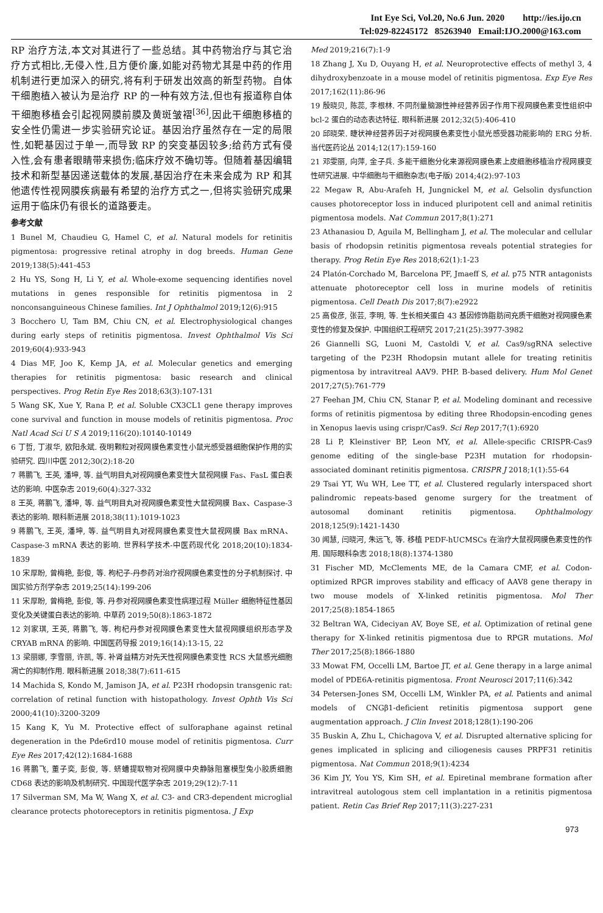Int Eye Sci, Vol.20, No.6 Jun. 2020 http://ies.ijo.cn
Tel:029-82245172 85263940 Email:IJO.2000@163.com
RP 治疗方法,本文对其进行了一些总结。其中药物治疗与其它治疗方式相比,无侵入性,且方便价廉,如能对药物尤其是中药的作用机制进行更加深入的研究,将有利于研发出效高的新型药物。自体干细胞植入被认为是治疗 RP 的一种有效方法,但也有报道称自体干细胞移植会引起视网膜前膜及黄斑皱褶<sup>[36]</sup>,因此干细胞移植的安全性仍需进一步实验研究论证。基因治疗虽然存在一定的局限性,如靶基因过于单一,而导致 RP 的突变基因较多;给药方式有侵入性,会有患者眼睛带来损伤;临床疗效不确切等。但随着基因编辑技术和新型基因递送载体的发展,基因治疗在未来会成为 RP 和其他遗传性视网膜疾病最有希望的治疗方式之一,但将实验研究成果运用于临床仍有很长的道路要走。
参考文献
1 Bunel M, Chaudieu G, Hamel C, et al. Natural models for retinitis pigmentosa: progressive retinal atrophy in dog breeds. Human Gene 2019;138(5):441-453
2 Hu YS, Song H, Li Y, et al. Whole-exome sequencing identifies novel mutations in genes responsible for retinitis pigmentosa in 2 nonconsanguineous Chinese families. Int J Ophthalmol 2019;12(6):915
3 Bocchero U, Tam BM, Chiu CN, et al. Electrophysiological changes during early steps of retinitis pigmentosa. Invest Ophthalmol Vis Sci 2019;60(4):933-943
4 Dias MF, Joo K, Kemp JA, et al. Molecular genetics and emerging therapies for retinitis pigmentosa: basic research and clinical perspectives. Prog Retin Eye Res 2018;63(3):107-131
5 Wang SK, Xue Y, Rana P, et al. Soluble CX3CL1 gene therapy improves cone survival and function in mouse models of retinitis pigmentosa. Proc Natl Acad Sci U S A 2019;116(20):10140-10149
6 丁哲, 丁淑华, 欧阳永斌. 夜明颗粒对视网膜色素变性小鼠光感受器细胞保护作用的实验研究. 四川中医 2012;30(2):18-20
7 蒋鹏飞, 王英, 潘坤, 等. 益气明目丸对视网膜色素变性大鼠视网膜 Fas、FasL 蛋白表达的影响. 中医杂志 2019;60(4):327-332
8 王英, 蒋鹏飞, 潘坤, 等. 益气明目丸对视网膜色素变性大鼠视网膜 Bax、Caspase-3 表达的影响. 眼科新进展 2018;38(11):1019-1023
9 蒋鹏飞, 王英, 潘坤, 等. 益气明目丸对视网膜色素变性大鼠视网膜 Bax mRNA、Caspase-3 mRNA 表达的影响. 世界科学技术-中医药现代化 2018;20(10):1834-1839
10 宋厚盼, 曾梅艳, 彭俊, 等. 枸杞子-丹参药对治疗视网膜色素变性的分子机制探讨. 中国实验方剂学杂志 2019;25(14):199-206
11 宋厚盼, 曾梅艳, 彭俊, 等. 丹参对视网膜色素变性病理过程 Müller 细胞特征性基因变化及关键蛋白表达的影响. 中草药 2019;50(8):1863-1872
12 刘家琪, 王英, 蒋鹏飞, 等. 枸杞丹参对视网膜色素变性大鼠视网膜组织形态学及 CRYAB mRNA 的影响. 中国医药导报 2019;16(14):13-15, 22
13 梁丽娜, 李雪丽, 许凯, 等. 补肾益精方对先天性视网膜色素变性 RCS 大鼠感光细胞凋亡的抑制作用. 眼科新进展 2018;38(7):611-615
14 Machida S, Kondo M, Jamison JA, et al. P23H rhodopsin transgenic rat: correlation of retinal function with histopathology. Invest Ophth Vis Sci 2000;41(10):3200-3209
15 Kang K, Yu M. Protective effect of sulforaphane against retinal degeneration in the Pde6rd10 mouse model of retinitis pigmentosa. Curr Eye Res 2017;42(12):1684-1688
16 蒋鹏飞, 董子奕, 彭俊, 等. 蛴螬提取物对视网膜中央静脉阻塞模型兔小胶质细胞 CD68 表达的影响及机制研究. 中国现代医学杂志 2019;29(12):7-11
17 Silverman SM, Ma W, Wang X, et al. C3- and CR3-dependent microglial clearance protects photoreceptors in retinitis pigmentosa. J Exp
Med 2019;216(7):1-9
18 Zhang J, Xu D, Ouyang H, et al. Neuroprotective effects of methyl 3, 4 dihydroxybenzoate in a mouse model of retinitis pigmentosa. Exp Eye Res 2017;162(11):86-96
19 殷晓贝, 陈蕊, 李根林. 不同剂量脑源性神经营养因子作用下视网膜色素变性组织中 bcl-2 蛋白的动态表达特征. 眼科新进展 2012;32(5):406-410
20 邱晓荣. 睫状神经营养因子对视网膜色素变性小鼠光感受器功能影响的 ERG 分析. 当代医药论丛 2014;12(17):159-160
21 邓雯丽, 向萍, 金子兵. 多能干细胞分化来源视网膜色素上皮细胞移植治疗视网膜变性研究进展. 中华细胞与干细胞杂志(电子版) 2014;4(2):97-103
22 Megaw R, Abu-Arafeh H, Jungnickel M, et al. Gelsolin dysfunction causes photoreceptor loss in induced pluripotent cell and animal retinitis pigmentosa models. Nat Commun 2017;8(1):271
23 Athanasiou D, Aguila M, Bellingham J, et al. The molecular and cellular basis of rhodopsin retinitis pigmentosa reveals potential strategies for therapy. Prog Retin Eye Res 2018;62(1):1-23
24 Platón-Corchado M, Barcelona PF, Jmaeff S, et al. p75 NTR antagonists attenuate photoreceptor cell loss in murine models of retinitis pigmentosa. Cell Death Dis 2017;8(7):e2922
25 高俊彦, 张芸, 李明, 等. 生长相关蛋白 43 基因修饰脂肪间充质干细胞对视网膜色素变性的修复及保护. 中国组织工程研究 2017;21(25):3977-3982
26 Giannelli SG, Luoni M, Castoldi V, et al. Cas9/sgRNA selective targeting of the P23H Rhodopsin mutant allele for treating retinitis pigmentosa by intravitreal AAV9. PHP. B-based delivery. Hum Mol Genet 2017;27(5):761-779
27 Feehan JM, Chiu CN, Stanar P, et al. Modeling dominant and recessive forms of retinitis pigmentosa by editing three Rhodopsin-encoding genes in Xenopus laevis using crispr/Cas9. Sci Rep 2017;7(1):6920
28 Li P, Kleinstiver BP, Leon MY, et al. Allele-specific CRISPR-Cas9 genome editing of the single-base P23H mutation for rhodopsin-associated dominant retinitis pigmentosa. CRISPR J 2018;1(1):55-64
29 Tsai YT, Wu WH, Lee TT, et al. Clustered regularly interspaced short palindromic repeats-based genome surgery for the treatment of autosomal dominant retinitis pigmentosa. Ophthalmology 2018;125(9):1421-1430
30 闻慧, 闫晓河, 朱远飞, 等. 移植 PEDF-hUCMSCs 在治疗大鼠视网膜色素变性的作用. 国际眼科杂志 2018;18(8):1374-1380
31 Fischer MD, McClements ME, de la Camara CMF, et al. Codon-optimized RPGR improves stability and efficacy of AAV8 gene therapy in two mouse models of X-linked retinitis pigmentosa. Mol Ther 2017;25(8):1854-1865
32 Beltran WA, Cideciyan AV, Boye SE, et al. Optimization of retinal gene therapy for X-linked retinitis pigmentosa due to RPGR mutations. Mol Ther 2017;25(8):1866-1880
33 Mowat FM, Occelli LM, Bartoe JT, et al. Gene therapy in a large animal model of PDE6A-retinitis pigmentosa. Front Neurosci 2017;11(6):342
34 Petersen-Jones SM, Occelli LM, Winkler PA, et al. Patients and animal models of CNGβ1-deficient retinitis pigmentosa support gene augmentation approach. J Clin Invest 2018;128(1):190-206
35 Buskin A, Zhu L, Chichagova V, et al. Disrupted alternative splicing for genes implicated in splicing and ciliogenesis causes PRPF31 retinitis pigmentosa. Nat Commun 2018;9(1):4234
36 Kim JY, You YS, Kim SH, et al. Epiretinal membrane formation after intravitreal autologous stem cell implantation in a retinitis pigmentosa patient. Retin Cas Brief Rep 2017;11(3):227-231
973